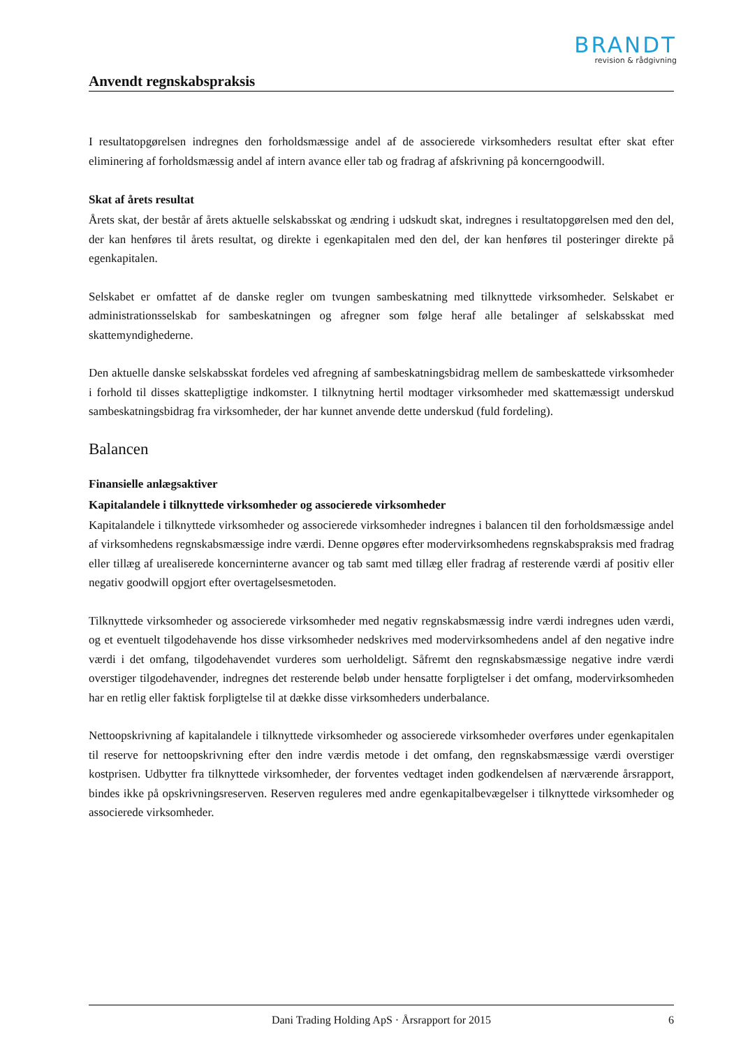BRANDT
revision & rådgivning
Anvendt regnskabspraksis
I resultatopgørelsen indregnes den forholdsmæssige andel af de associerede virksomheders resultat efter skat efter eliminering af forholdsmæssig andel af intern avance eller tab og fradrag af afskrivning på koncerngoodwill.
Skat af årets resultat
Årets skat, der består af årets aktuelle selskabsskat og ændring i udskudt skat, indregnes i resultatopgørelsen med den del, der kan henføres til årets resultat, og direkte i egenkapitalen med den del, der kan henføres til posteringer direkte på egenkapitalen.
Selskabet er omfattet af de danske regler om tvungen sambeskatning med tilknyttede virksomheder. Selskabet er administrationsselskab for sambeskatningen og afregner som følge heraf alle betalinger af selskabsskat med skattemyndighederne.
Den aktuelle danske selskabsskat fordeles ved afregning af sambeskatningsbidrag mellem de sambeskattede virksomheder i forhold til disses skattepligtige indkomster. I tilknytning hertil modtager virksomheder med skattemæssigt underskud sambeskatningsbidrag fra virksomheder, der har kunnet anvende dette underskud (fuld fordeling).
Balancen
Finansielle anlægsaktiver
Kapitalandele i tilknyttede virksomheder og associerede virksomheder
Kapitalandele i tilknyttede virksomheder og associerede virksomheder indregnes i balancen til den forholdsmæssige andel af virksomhedens regnskabsmæssige indre værdi. Denne opgøres efter modervirksomhedens regnskabspraksis med fradrag eller tillæg af urealiserede koncerninterne avancer og tab samt med tillæg eller fradrag af resterende værdi af positiv eller negativ goodwill opgjort efter overtagelsesmetoden.
Tilknyttede virksomheder og associerede virksomheder med negativ regnskabsmæssig indre værdi indregnes uden værdi, og et eventuelt tilgodehavende hos disse virksomheder nedskrives med modervirksomhedens andel af den negative indre værdi i det omfang, tilgodehavendet vurderes som uerholdeligt. Såfremt den regnskabsmæssige negative indre værdi overstiger tilgodehavender, indregnes det resterende beløb under hensatte forpligtelser i det omfang, modervirksomheden har en retlig eller faktisk forpligtelse til at dække disse virksomheders underbalance.
Nettoopskrivning af kapitalandele i tilknyttede virksomheder og associerede virksomheder overføres under egenkapitalen til reserve for nettoopskrivning efter den indre værdis metode i det omfang, den regnskabsmæssige værdi overstiger kostprisen. Udbytter fra tilknyttede virksomheder, der forventes vedtaget inden godkendelsen af nærværende årsrapport, bindes ikke på opskrivningsreserven. Reserven reguleres med andre egenkapitalbevægelser i tilknyttede virksomheder og associerede virksomheder.
Dani Trading Holding ApS · Årsrapport for 2015 6